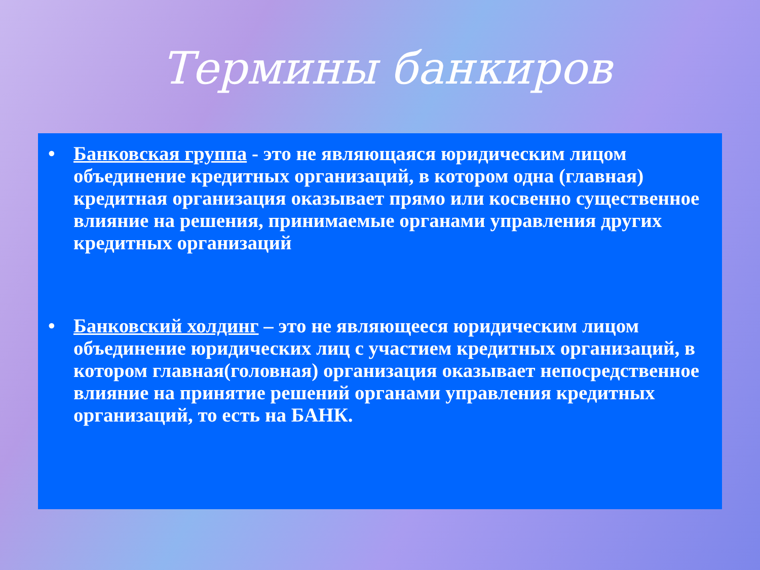Термины банкиров
• Банковская группа - это не являющаяся юридическим лицом объединение кредитных организаций, в котором одна (главная) кредитная организация оказывает прямо или косвенно существенное влияние на решения, принимаемые органами управления других кредитных организаций
• Банковский холдинг – это не являющееся юридическим лицом объединение юридических лиц с участием кредитных организаций, в котором главная(головная) организация оказывает непосредственное влияние на принятие решений органами управления кредитных организаций, то есть на БАНК.